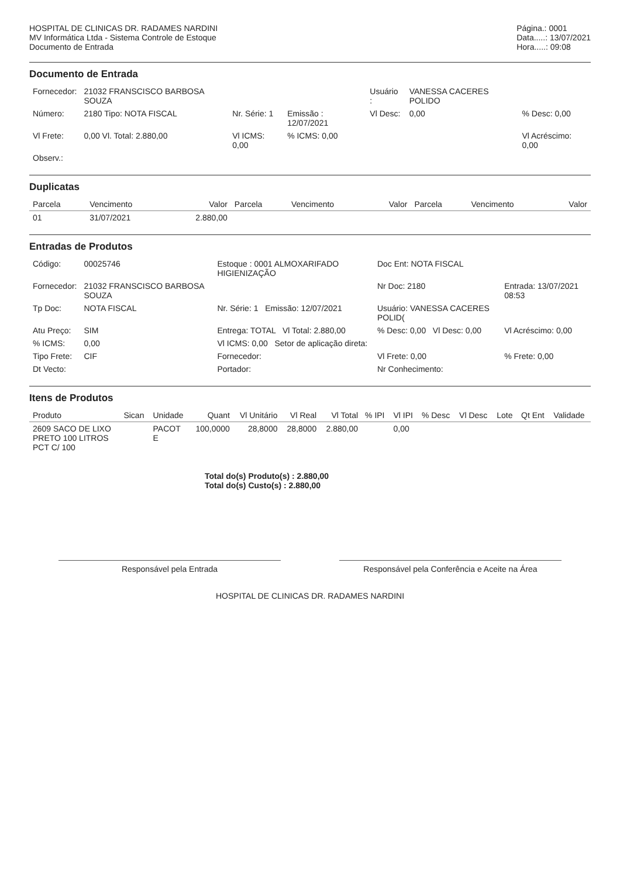HOSPITAL DE CLINICAS DR. RADAMES NARDINI
MV Informática Ltda - Sistema Controle de Estoque
Documento de Entrada
Página.: 0001
Data.....: 13/07/2021
Hora.....: 09:08
Documento de Entrada
| Fornecedor: | 21032 FRANSCISCO BARBOSA SOUZA | | | Usuário : | VANESSA CACERES POLIDO | |
| Número: | 2180 Tipo: NOTA FISCAL | Nr. Série: 1 | Emissão : 12/07/2021 | Vl Desc: | 0,00 | % Desc: 0,00 |
| Vl Frete: | 0,00 Vl. Total: 2.880,00 | Vl ICMS: 0,00 | % ICMS: 0,00 | | | Vl Acréscimo: 0,00 |
| Observ.: | | | | | | |
Duplicatas
| Parcela | Vencimento | Valor | Parcela | Vencimento | Valor | Parcela | Vencimento | Valor |
| --- | --- | --- | --- | --- | --- | --- | --- | --- |
| 01 | 31/07/2021 | 2.880,00 | | | | | | |
Entradas de Produtos
| Código: | 00025746 | Estoque : 0001 ALMOXARIFADO HIGIENIZAÇÃO | Doc Ent: NOTA FISCAL | |
| Fornecedor: | 21032 FRANSCISCO BARBOSA SOUZA | | Nr Doc: 2180 | Entrada: 13/07/2021 08:53 |
| Tp Doc: | NOTA FISCAL | Nr. Série: 1 Emissão: 12/07/2021 | Usuário: VANESSA CACERES POLID( | |
| Atu Preço: | SIM | Entrega: TOTAL Vl Total: 2.880,00 | % Desc: 0,00 Vl Desc: 0,00 | Vl Acréscimo: 0,00 |
| % ICMS: | 0,00 | Vl ICMS: 0,00 Setor de aplicação direta: | | |
| Tipo Frete: | CIF | Fornecedor: | Vl Frete: 0,00 | % Frete: 0,00 |
| Dt Vecto: | | Portador: | Nr Conhecimento: | |
Itens de Produtos
| Produto | Sican | Unidade | Quant | Vl Unitário | Vl Real | Vl Total | % IPI | Vl IPI | % Desc | Vl Desc | Lote | Qt Ent | Validade |
| --- | --- | --- | --- | --- | --- | --- | --- | --- | --- | --- | --- | --- | --- |
| 2609 SACO DE LIXO PRETO 100 LITROS PCT C/ 100 | | PACOT E | 100,0000 | 28,8000 | 28,8000 | 2.880,00 | | 0,00 | | | | | |
Total do(s) Produto(s) : 2.880,00
Total do(s) Custo(s) : 2.880,00
Responsável pela Entrada Responsável pela Conferência e Aceite na Área
HOSPITAL DE CLINICAS DR. RADAMES NARDINI